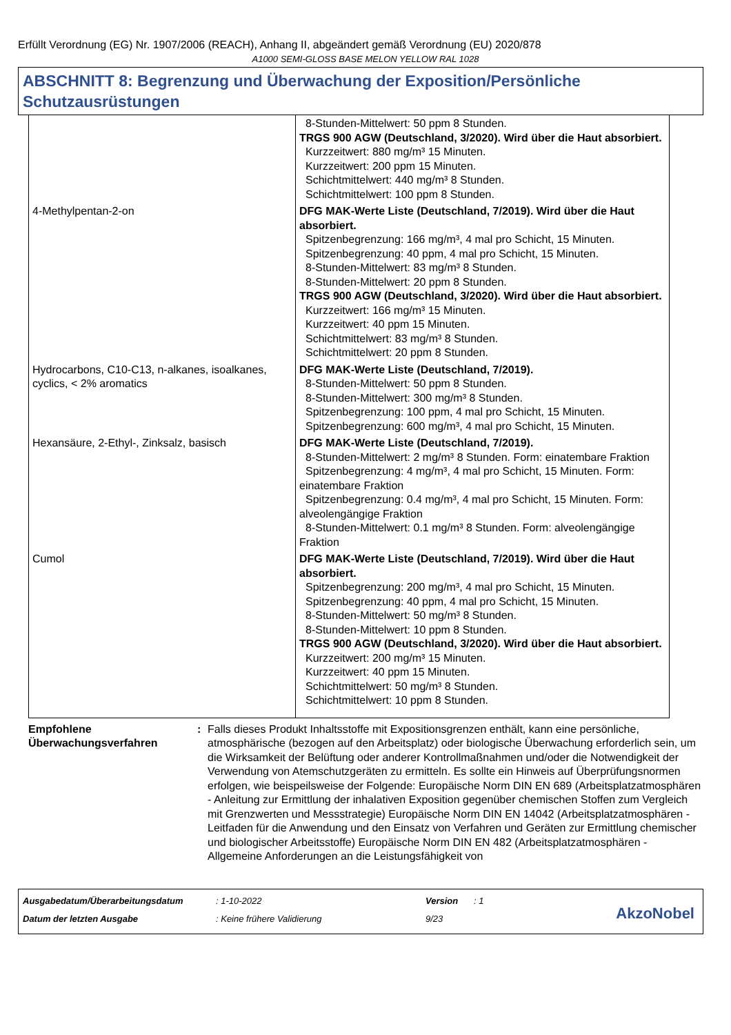Erfüllt Verordnung (EG) Nr. 1907/2006 (REACH), Anhang II, abgeändert gemäß Verordnung (EU) 2020/878
A1000 SEMI-GLOSS BASE MELON YELLOW RAL 1028
ABSCHNITT 8: Begrenzung und Überwachung der Exposition/Persönliche Schutzausrüstungen
| | 8-Stunden-Mittelwert: 50 ppm 8 Stunden. TRGS 900 AGW (Deutschland, 3/2020). Wird über die Haut absorbiert. Kurzzeitwert: 880 mg/m³ 15 Minuten. Kurzzeitwert: 200 ppm 15 Minuten. Schichtmittelwert: 440 mg/m³ 8 Stunden. Schichtmittelwert: 100 ppm 8 Stunden. |
| 4-Methylpentan-2-on | DFG MAK-Werte Liste (Deutschland, 7/2019). Wird über die Haut absorbiert. Spitzenbegrenzung: 166 mg/m³, 4 mal pro Schicht, 15 Minuten. Spitzenbegrenzung: 40 ppm, 4 mal pro Schicht, 15 Minuten. 8-Stunden-Mittelwert: 83 mg/m³ 8 Stunden. 8-Stunden-Mittelwert: 20 ppm 8 Stunden. TRGS 900 AGW (Deutschland, 3/2020). Wird über die Haut absorbiert. Kurzzeitwert: 166 mg/m³ 15 Minuten. Kurzzeitwert: 40 ppm 15 Minuten. Schichtmittelwert: 83 mg/m³ 8 Stunden. Schichtmittelwert: 20 ppm 8 Stunden. |
| Hydrocarbons, C10-C13, n-alkanes, isoalkanes, cyclics, < 2% aromatics | DFG MAK-Werte Liste (Deutschland, 7/2019). 8-Stunden-Mittelwert: 50 ppm 8 Stunden. 8-Stunden-Mittelwert: 300 mg/m³ 8 Stunden. Spitzenbegrenzung: 100 ppm, 4 mal pro Schicht, 15 Minuten. Spitzenbegrenzung: 600 mg/m³, 4 mal pro Schicht, 15 Minuten. |
| Hexansäure, 2-Ethyl-, Zinksalz, basisch | DFG MAK-Werte Liste (Deutschland, 7/2019). 8-Stunden-Mittelwert: 2 mg/m³ 8 Stunden. Form: einatembare Fraktion Spitzenbegrenzung: 4 mg/m³, 4 mal pro Schicht, 15 Minuten. Form: einatembare Fraktion Spitzenbegrenzung: 0.4 mg/m³, 4 mal pro Schicht, 15 Minuten. Form: alveolengängige Fraktion 8-Stunden-Mittelwert: 0.1 mg/m³ 8 Stunden. Form: alveolengängige Fraktion |
| Cumol | DFG MAK-Werte Liste (Deutschland, 7/2019). Wird über die Haut absorbiert. Spitzenbegrenzung: 200 mg/m³, 4 mal pro Schicht, 15 Minuten. Spitzenbegrenzung: 40 ppm, 4 mal pro Schicht, 15 Minuten. 8-Stunden-Mittelwert: 50 mg/m³ 8 Stunden. 8-Stunden-Mittelwert: 10 ppm 8 Stunden. TRGS 900 AGW (Deutschland, 3/2020). Wird über die Haut absorbiert. Kurzzeitwert: 200 mg/m³ 15 Minuten. Kurzzeitwert: 40 ppm 15 Minuten. Schichtmittelwert: 50 mg/m³ 8 Stunden. Schichtmittelwert: 10 ppm 8 Stunden. |
Empfohlene Überwachungsverfahren
: Falls dieses Produkt Inhaltsstoffe mit Expositionsgrenzen enthält, kann eine persönliche, atmosphärische (bezogen auf den Arbeitsplatz) oder biologische Überwachung erforderlich sein, um die Wirksamkeit der Belüftung oder anderer Kontrollmaßnahmen und/oder die Notwendigkeit der Verwendung von Atemschutzgeräten zu ermitteln. Es sollte ein Hinweis auf Überprüfungsnormen erfolgen, wie beispeilsweise der Folgende: Europäische Norm DIN EN 689 (Arbeitsplatzatmosphären - Anleitung zur Ermittlung der inhalativen Exposition gegenüber chemischen Stoffen zum Vergleich mit Grenzwerten und Messstrategie) Europäische Norm DIN EN 14042 (Arbeitsplatzatmosphären - Leitfaden für die Anwendung und den Einsatz von Verfahren und Geräten zur Ermittlung chemischer und biologischer Arbeitsstoffe) Europäische Norm DIN EN 482 (Arbeitsplatzatmosphären - Allgemeine Anforderungen an die Leistungsfähigkeit von
| Ausgabedatum/Überarbeitungsdatum | : 1-10-2022 | Version | : 1 |
| Datum der letzten Ausgabe | : Keine frühere Validierung | 9/23 | |
AkzoNobel